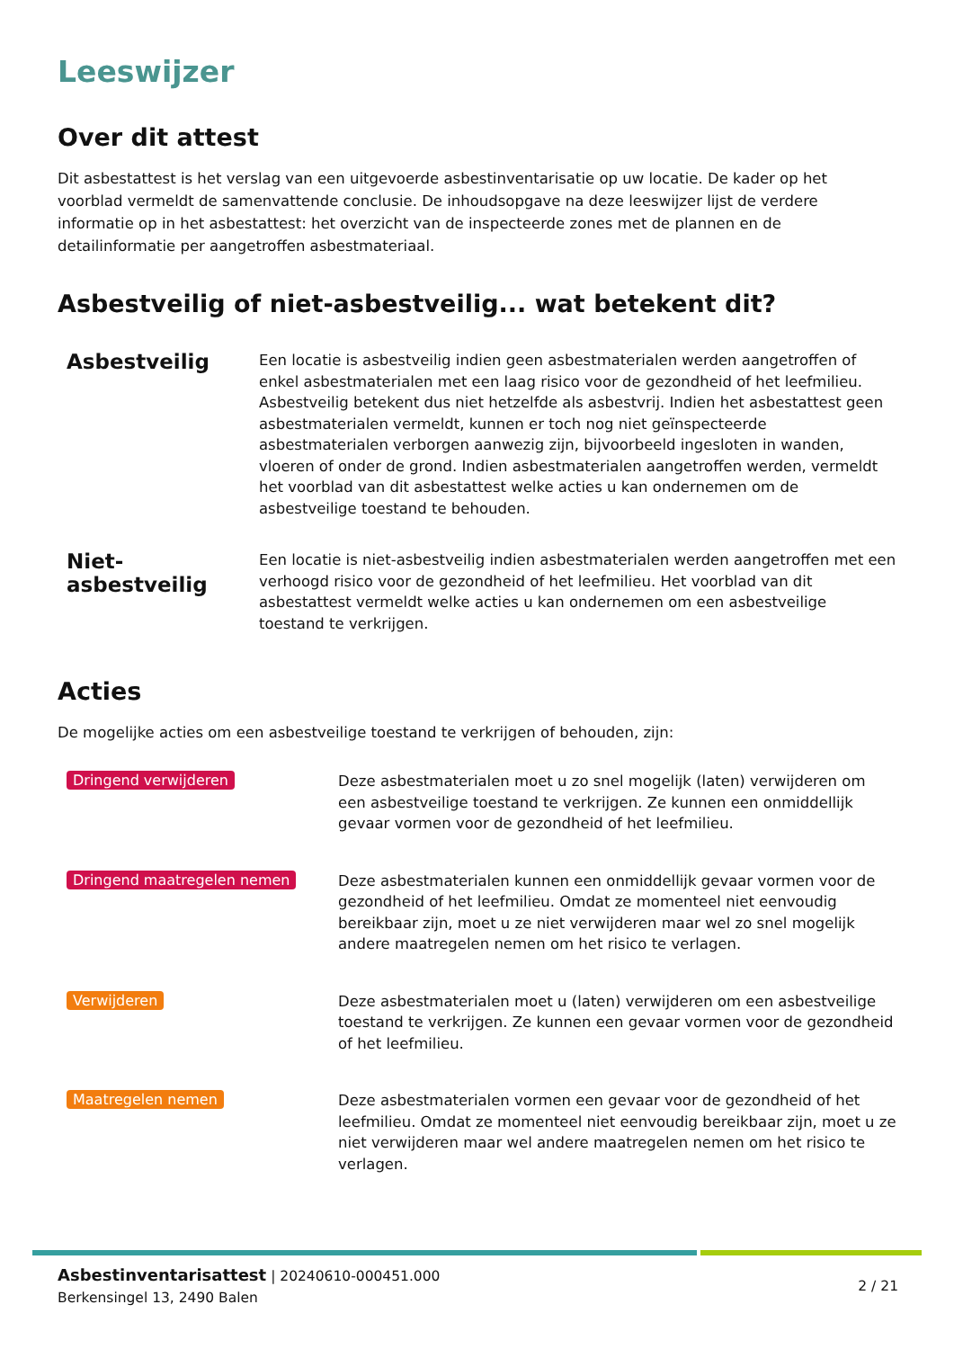Leeswijzer
Over dit attest
Dit asbestattest is het verslag van een uitgevoerde asbestinventarisatie op uw locatie. De kader op het voorblad vermeldt de samenvattende conclusie. De inhoudsopgave na deze leeswijzer lijst de verdere informatie op in het asbestattest: het overzicht van de inspecteerde zones met de plannen en de detailinformatie per aangetroffen asbestmateriaal.
Asbestveilig of niet-asbestveilig... wat betekent dit?
Asbestveilig
Een locatie is asbestveilig indien geen asbestmaterialen werden aangetroffen of enkel asbestmaterialen met een laag risico voor de gezondheid of het leefmilieu. Asbestveilig betekent dus niet hetzelfde als asbestvrij. Indien het asbestattest geen asbestmaterialen vermeldt, kunnen er toch nog niet geïnspecteerde asbestmaterialen verborgen aanwezig zijn, bijvoorbeeld ingesloten in wanden, vloeren of onder de grond. Indien asbestmaterialen aangetroffen werden, vermeldt het voorblad van dit asbestattest welke acties u kan ondernemen om de asbestveilige toestand te behouden.
Niet-asbestveilig
Een locatie is niet-asbestveilig indien asbestmaterialen werden aangetroffen met een verhoogd risico voor de gezondheid of het leefmilieu. Het voorblad van dit asbestattest vermeldt welke acties u kan ondernemen om een asbestveilige toestand te verkrijgen.
Acties
De mogelijke acties om een asbestveilige toestand te verkrijgen of behouden, zijn:
Dringend verwijderen
Deze asbestmaterialen moet u zo snel mogelijk (laten) verwijderen om een asbestveilige toestand te verkrijgen. Ze kunnen een onmiddellijk gevaar vormen voor de gezondheid of het leefmilieu.
Dringend maatregelen nemen
Deze asbestmaterialen kunnen een onmiddellijk gevaar vormen voor de gezondheid of het leefmilieu. Omdat ze momenteel niet eenvoudig bereikbaar zijn, moet u ze niet verwijderen maar wel zo snel mogelijk andere maatregelen nemen om het risico te verlagen.
Verwijderen
Deze asbestmaterialen moet u (laten) verwijderen om een asbestveilige toestand te verkrijgen. Ze kunnen een gevaar vormen voor de gezondheid of het leefmilieu.
Maatregelen nemen
Deze asbestmaterialen vormen een gevaar voor de gezondheid of het leefmilieu. Omdat ze momenteel niet eenvoudig bereikbaar zijn, moet u ze niet verwijderen maar wel andere maatregelen nemen om het risico te verlagen.
Asbestinventarisattest | 20240610-000451.000
Berkensingel 13, 2490 Balen
2 / 21